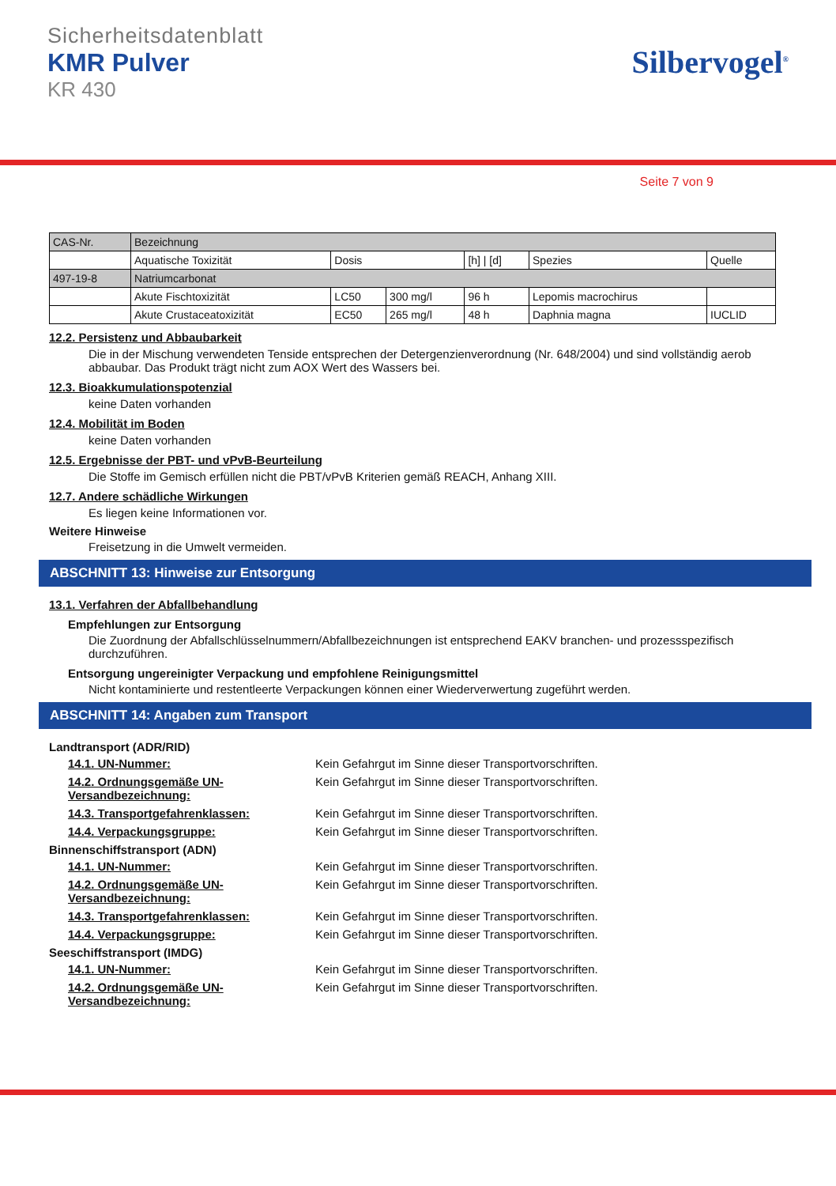Sicherheitsdatenblatt
KMR Pulver
KR 430
Silbervogel<sup>®</sup>
Seite 7 von 9
| CAS-Nr. | Bezeichnung | | | | | |
| | Aquatische Toxizität | Dosis | | [h] / [d] | Spezies | Quelle |
| 497-19-8 | Natriumcarbonat | | | | | |
| | Akute Fischtoxizität | LC50 | 300 mg/l | 96 h | Lepomis macrochirus | |
| | Akute Crustaceatoxizität | EC50 | 265 mg/l | 48 h | Daphnia magna | IUCLID |
12.2. Persistenz und Abbaubarkeit
Die in der Mischung verwendeten Tenside entsprechen der Detergenzienverordnung (Nr. 648/2004) und sind vollständig aerob abbaubar. Das Produkt trägt nicht zum AOX Wert des Wassers bei.
12.3. Bioakkumulationspotenzial
keine Daten vorhanden
12.4. Mobilität im Boden
keine Daten vorhanden
12.5. Ergebnisse der PBT- und vPvB-Beurteilung
Die Stoffe im Gemisch erfüllen nicht die PBT/vPvB Kriterien gemäß REACH, Anhang XIII.
12.7. Andere schädliche Wirkungen
Es liegen keine Informationen vor.
Weitere Hinweise
Freisetzung in die Umwelt vermeiden.
ABSCHNITT 13: Hinweise zur Entsorgung
13.1. Verfahren der Abfallbehandlung
Empfehlungen zur Entsorgung
Die Zuordnung der Abfallschlüsselnummern/Abfallbezeichnungen ist entsprechend EAKV branchen- und prozessspezifisch durchzuführen.
Entsorgung ungereinigter Verpackung und empfohlene Reinigungsmittel
Nicht kontaminierte und restentleerte Verpackungen können einer Wiederverwertung zugeführt werden.
ABSCHNITT 14: Angaben zum Transport
Landtransport (ADR/RID)
14.1. UN-Nummer: Kein Gefahrgut im Sinne dieser Transportvorschriften.
14.2. Ordnungsgemäße UN-Versandbezeichnung: Kein Gefahrgut im Sinne dieser Transportvorschriften.
14.3. Transportgefahrenklassen: Kein Gefahrgut im Sinne dieser Transportvorschriften.
14.4. Verpackungsgruppe: Kein Gefahrgut im Sinne dieser Transportvorschriften.
Binnenschiffstransport (ADN)
14.1. UN-Nummer: Kein Gefahrgut im Sinne dieser Transportvorschriften.
14.2. Ordnungsgemäße UN-Versandbezeichnung: Kein Gefahrgut im Sinne dieser Transportvorschriften.
14.3. Transportgefahrenklassen: Kein Gefahrgut im Sinne dieser Transportvorschriften.
14.4. Verpackungsgruppe: Kein Gefahrgut im Sinne dieser Transportvorschriften.
Seeschiffstransport (IMDG)
14.1. UN-Nummer: Kein Gefahrgut im Sinne dieser Transportvorschriften.
14.2. Ordnungsgemäße UN-Versandbezeichnung: Kein Gefahrgut im Sinne dieser Transportvorschriften.